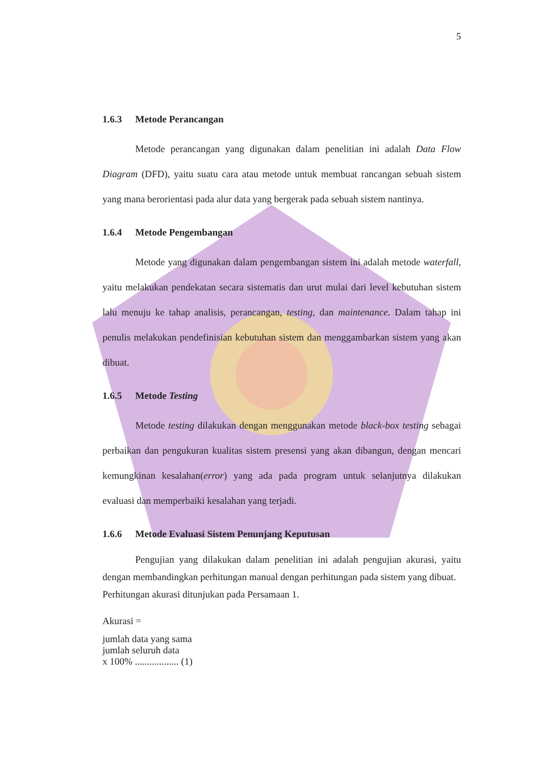5
1.6.3 Metode Perancangan
Metode perancangan yang digunakan dalam penelitian ini adalah Data Flow Diagram (DFD), yaitu suatu cara atau metode untuk membuat rancangan sebuah sistem yang mana berorientasi pada alur data yang bergerak pada sebuah sistem nantinya.
1.6.4 Metode Pengembangan
Metode yang digunakan dalam pengembangan sistem ini adalah metode waterfall, yaitu melakukan pendekatan secara sistematis dan urut mulai dari level kebutuhan sistem lalu menuju ke tahap analisis, perancangan, testing, dan maintenance. Dalam tahap ini penulis melakukan pendefinisian kebutuhan sistem dan menggambarkan sistem yang akan dibuat.
1.6.5 Metode Testing
Metode testing dilakukan dengan menggunakan metode black-box testing sebagai perbaikan dan pengukuran kualitas sistem presensi yang akan dibangun, dengan mencari kemungkinan kesalahan(error) yang ada pada program untuk selanjutnya dilakukan evaluasi dan memperbaiki kesalahan yang terjadi.
1.6.6 Metode Evaluasi Sistem Penunjang Keputusan
Pengujian yang dilakukan dalam penelitian ini adalah pengujian akurasi, yaitu dengan membandingkan perhitungan manual dengan perhitungan pada sistem yang dibuat.
Perhitungan akurasi ditunjukan pada Persamaan 1.
Akurasi =
jumlah data yang sama
jumlah seluruh data
x 100% .................. (1)